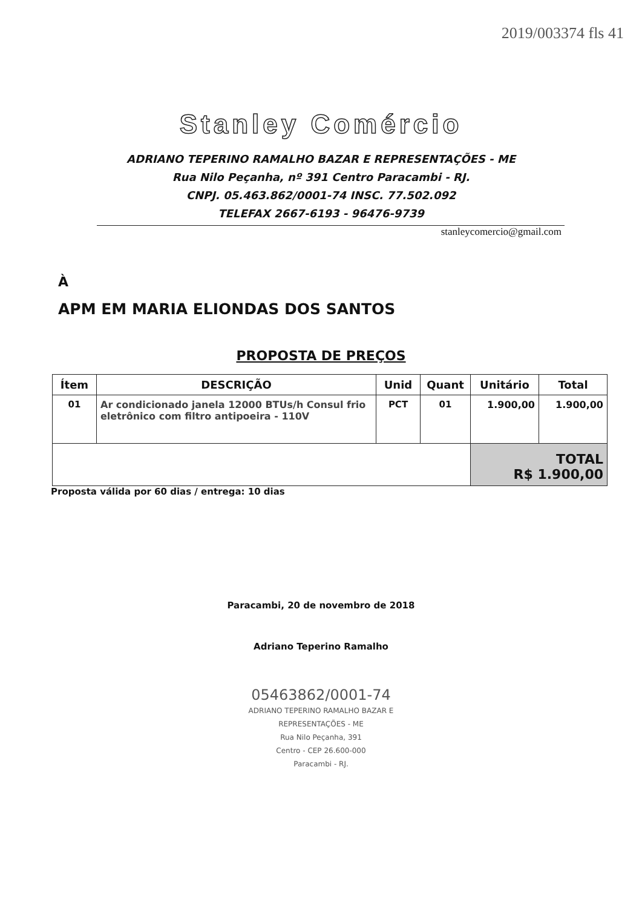2019/003374 fls 41
Stanley Comércio
ADRIANO TEPERINO RAMALHO BAZAR E REPRESENTAÇÕES - ME
Rua Nilo Peçanha, nº 391 Centro Paracambi - RJ.
CNPJ. 05.463.862/0001-74 INSC. 77.502.092
TELEFAX 2667-6193 - 96476-9739
stanleycomercio@gmail.com
À
APM EM MARIA ELIONDAS DOS SANTOS
PROPOSTA DE PREÇOS
| Ítem | DESCRIÇÃO | Unid | Quant | Unitário | Total |
| --- | --- | --- | --- | --- | --- |
| 01 | Ar condicionado janela 12000 BTUs/h Consul frio eletrônico com filtro antipoeira - 110V | PCT | 01 | 1.900,00 | 1.900,00 |
| | | | | TOTAL R$ 1.900,00 | |
Proposta válida por 60 dias / entrega: 10 dias
Paracambi, 20 de novembro de 2018
Adriano Teperino Ramalho
05463862/0001-74
ADRIANO TEPERINO RAMALHO BAZAR E
REPRESENTAÇÕES - ME
Rua Nilo Peçanha, 391
Centro - CEP 26.600-000
Paracambi - RJ.